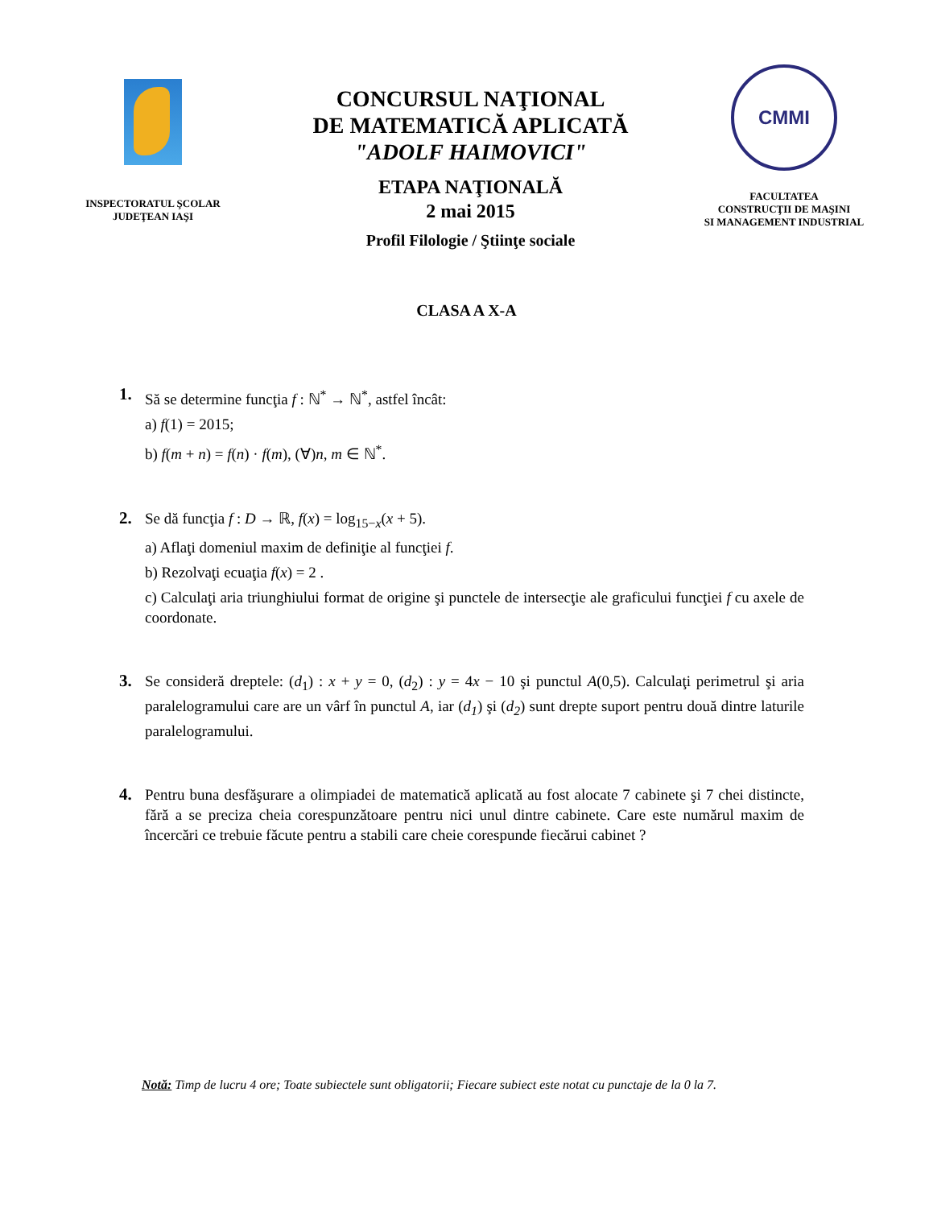INSPECTORATUL ŞCOLAR
JUDEŢEAN IAŞI
CONCURSUL NAŢIONAL
DE MATEMATICĂ APLICATĂ
"ADOLF HAIMOVICI"
ETAPA NAŢIONALĂ
2 mai 2015
Profil Filologie / Ştiinţe sociale
CMMI
FACULTATEA
CONSTRUCŢII DE MAŞINI
SI MANAGEMENT INDUSTRIAL
CLASA A X-A
1. Să se determine funcţia f : ℕ<sup>*</sup> → ℕ<sup>*</sup>, astfel încât:
a) f(1) = 2015;
b) f(m + n) = f(n) · f(m), (∀)n, m ∈ ℕ<sup>*</sup>.
2. Se dă funcţia f : D → ℝ, f(x) = log<sub>15−x</sub>(x + 5).
a) Aflaţi domeniul maxim de definiţie al funcţiei f.
b) Rezolvaţi ecuaţia f(x) = 2 .
c) Calculaţi aria triunghiului format de origine şi punctele de intersecţie ale graficului funcţiei f cu axele de coordonate.
3. Se consideră dreptele: (d<sub>1</sub>) : x + y = 0, (d<sub>2</sub>) : y = 4x − 10 şi punctul A(0,5). Calculaţi perimetrul şi aria paralelogramului care are un vârf în punctul A, iar (d<sub>1</sub>) şi (d<sub>2</sub>) sunt drepte suport pentru două dintre laturile paralelogramului.
4. Pentru buna desfăşurare a olimpiadei de matematică aplicată au fost alocate 7 cabinete şi 7 chei distincte, fără a se preciza cheia corespunzătoare pentru nici unul dintre cabinete. Care este numărul maxim de încercări ce trebuie făcute pentru a stabili care cheie corespunde fiecărui cabinet ?
Notă: Timp de lucru 4 ore; Toate subiectele sunt obligatorii; Fiecare subiect este notat cu punctaje de la 0 la 7.